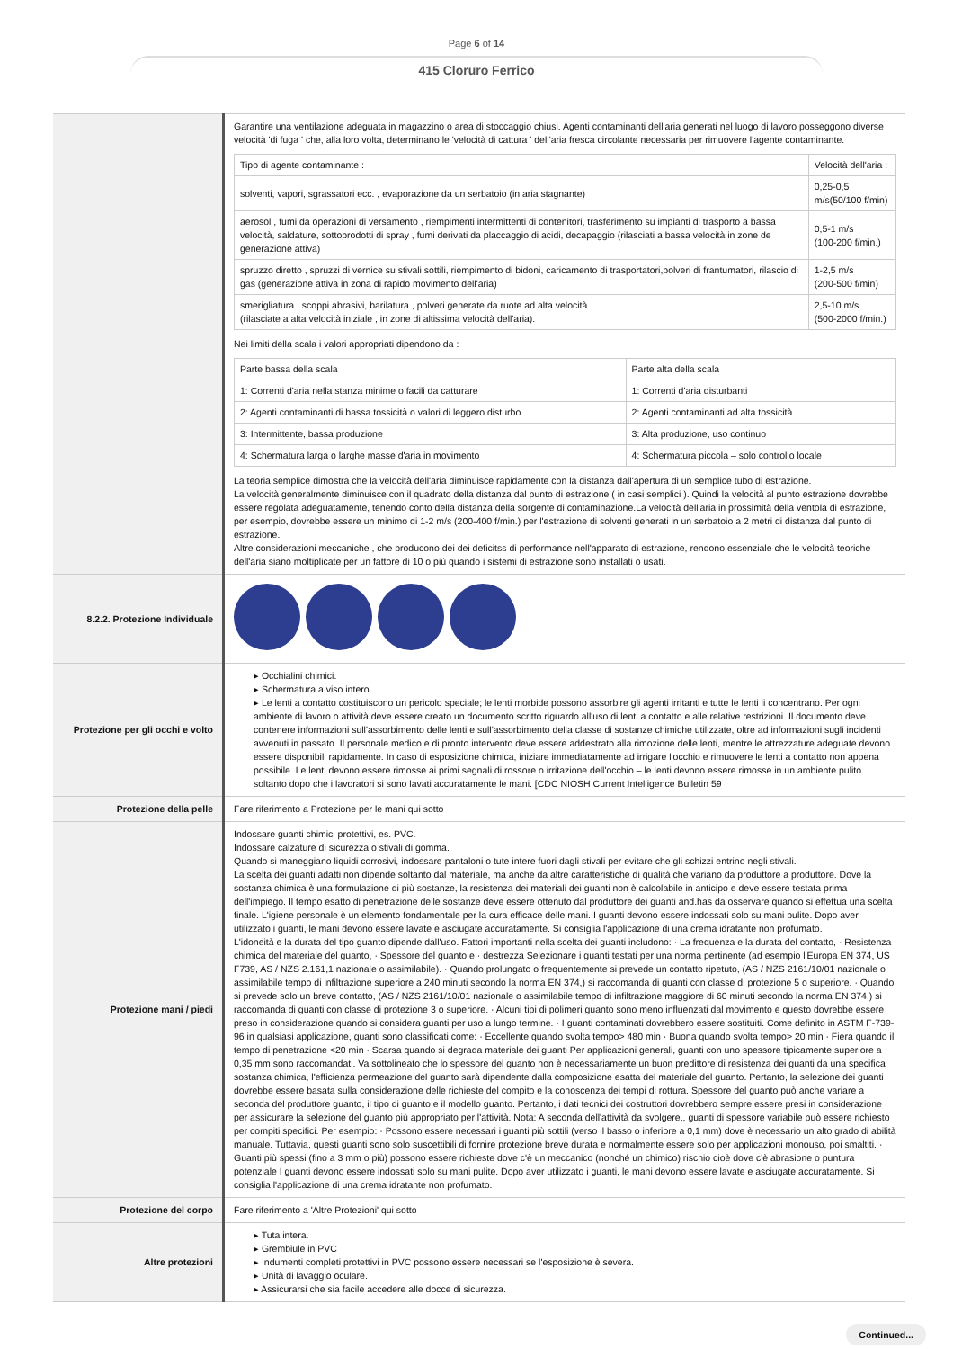Page 6 of 14
415 Cloruro Ferrico
| | Garantire una ventilazione adeguata in magazzino o area di stoccaggio chiusi. Agenti contaminanti dell'aria generati nel luogo di lavoro posseggono diverse velocità 'di fuga ' che, alla loro volta, determinano le 'velocità di cattura ' dell'aria fresca circolante necessaria per rimuovere l'agente contaminante. / Tipo di agente contaminante : / Velocità dell'aria : / / solventi, vapori, sgrassatori ecc. , evaporazione da un serbatoio (in aria stagnante) / 0,25-0,5 m/s(50/100 f/min) / / aerosol , fumi da operazioni di versamento , riempimenti intermittenti di contenitori, trasferimento su impianti di trasporto a bassa velocità, saldature, sottoprodotti di spray , fumi derivati da placcaggio di acidi, decapaggio (rilasciati a bassa velocità in zone de generazione attiva) / 0,5-1 m/s (100-200 f/min.) / / spruzzo diretto , spruzzi di vernice su stivali sottili, riempimento di bidoni, caricamento di trasportatori,polveri di frantumatori, rilascio di gas (generazione attiva in zona di rapido movimento dell'aria) / 1-2,5 m/s (200-500 f/min) / / smerigliatura , scoppi abrasivi, barilatura , polveri generate da ruote ad alta velocità (rilasciate a alta velocità iniziale , in zone di altissima velocità dell'aria). / 2,5-10 m/s (500-2000 f/min.) / Nei limiti della scala i valori appropriati dipendono da : / Parte bassa della scala / Parte alta della scala / / 1: Correnti d'aria nella stanza minime o facili da catturare / 1: Correnti d'aria disturbanti / / 2: Agenti contaminanti di bassa tossicità o valori di leggero disturbo / 2: Agenti contaminanti ad alta tossicità / / 3: Intermittente, bassa produzione / 3: Alta produzione, uso continuo / / 4: Schermatura larga o larghe masse d'aria in movimento / 4: Schermatura piccola – solo controllo locale / La teoria semplice dimostra che la velocità dell'aria diminuisce rapidamente con la distanza dall'apertura di un semplice tubo di estrazione. La velocità generalmente diminuisce con il quadrato della distanza dal punto di estrazione ( in casi semplici ). Quindi la velocità al punto estrazione dovrebbe essere regolata adeguatamente, tenendo conto della distanza della sorgente di contaminazione.La velocità dell'aria in prossimità della ventola di estrazione, per esempio, dovrebbe essere un minimo di 1-2 m/s (200-400 f/min.) per l'estrazione di solventi generati in un serbatoio a 2 metri di distanza dal punto di estrazione. Altre considerazioni meccaniche , che producono dei dei deficitss di performance nell'apparato di estrazione, rendono essenziale che le velocità teoriche dell'aria siano moltiplicate per un fattore di 10 o più quando i sistemi di estrazione sono installati o usati. |
| 8.2.2. Protezione Individuale | |
| Protezione per gli occhi e volto | ▸ Occhialini chimici. ▸ Schermatura a viso intero. ▸ Le lenti a contatto costituiscono un pericolo speciale; le lenti morbide possono assorbire gli agenti irritanti e tutte le lenti li concentrano. Per ogni ambiente di lavoro o attività deve essere creato un documento scritto riguardo all'uso di lenti a contatto e alle relative restrizioni. Il documento deve contenere informazioni sull'assorbimento delle lenti e sull'assorbimento della classe di sostanze chimiche utilizzate, oltre ad informazioni sugli incidenti avvenuti in passato. Il personale medico e di pronto intervento deve essere addestrato alla rimozione delle lenti, mentre le attrezzature adeguate devono essere disponibili rapidamente. In caso di esposizione chimica, iniziare immediatamente ad irrigare l'occhio e rimuovere le lenti a contatto non appena possibile. Le lenti devono essere rimosse ai primi segnali di rossore o irritazione dell'occhio – le lenti devono essere rimosse in un ambiente pulito soltanto dopo che i lavoratori si sono lavati accuratamente le mani. [CDC NIOSH Current Intelligence Bulletin 59 |
| Protezione della pelle | Fare riferimento a Protezione per le mani qui sotto |
| Protezione mani / piedi | Indossare guanti chimici protettivi, es. PVC. Indossare calzature di sicurezza o stivali di gomma. Quando si maneggiano liquidi corrosivi, indossare pantaloni o tute intere fuori dagli stivali per evitare che gli schizzi entrino negli stivali. La scelta dei guanti adatti non dipende soltanto dal materiale, ma anche da altre caratteristiche di qualità che variano da produttore a produttore. Dove la sostanza chimica è una formulazione di più sostanze, la resistenza dei materiali dei guanti non è calcolabile in anticipo e deve essere testata prima dell'impiego. Il tempo esatto di penetrazione delle sostanze deve essere ottenuto dal produttore dei guanti and.has da osservare quando si effettua una scelta finale. L'igiene personale è un elemento fondamentale per la cura efficace delle mani. I guanti devono essere indossati solo su mani pulite. Dopo aver utilizzato i guanti, le mani devono essere lavate e asciugate accuratamente. Si consiglia l'applicazione di una crema idratante non profumato. L'idoneità e la durata del tipo guanto dipende dall'uso. Fattori importanti nella scelta dei guanti includono: · La frequenza e la durata del contatto, · Resistenza chimica del materiale del guanto, · Spessore del guanto e · destrezza Selezionare i guanti testati per una norma pertinente (ad esempio l'Europa EN 374, US F739, AS / NZS 2.161,1 nazionale o assimilabile). · Quando prolungato o frequentemente si prevede un contatto ripetuto, (AS / NZS 2161/10/01 nazionale o assimilabile tempo di infiltrazione superiore a 240 minuti secondo la norma EN 374,) si raccomanda di guanti con classe di protezione 5 o superiore. · Quando si prevede solo un breve contatto, (AS / NZS 2161/10/01 nazionale o assimilabile tempo di infiltrazione maggiore di 60 minuti secondo la norma EN 374,) si raccomanda di guanti con classe di protezione 3 o superiore. · Alcuni tipi di polimeri guanto sono meno influenzati dal movimento e questo dovrebbe essere preso in considerazione quando si considera guanti per uso a lungo termine. · I guanti contaminati dovrebbero essere sostituiti. Come definito in ASTM F-739-96 in qualsiasi applicazione, guanti sono classificati come: · Eccellente quando svolta tempo> 480 min · Buona quando svolta tempo> 20 min · Fiera quando il tempo di penetrazione <20 min · Scarsa quando si degrada materiale dei guanti Per applicazioni generali, guanti con uno spessore tipicamente superiore a 0,35 mm sono raccomandati. Va sottolineato che lo spessore del guanto non è necessariamente un buon predittore di resistenza dei guanti da una specifica sostanza chimica, l'efficienza permeazione del guanto sarà dipendente dalla composizione esatta del materiale del guanto. Pertanto, la selezione dei guanti dovrebbe essere basata sulla considerazione delle richieste del compito e la conoscenza dei tempi di rottura. Spessore del guanto può anche variare a seconda del produttore guanto, il tipo di guanto e il modello guanto. Pertanto, i dati tecnici dei costruttori dovrebbero sempre essere presi in considerazione per assicurare la selezione del guanto più appropriato per l'attività. Nota: A seconda dell'attività da svolgere,, guanti di spessore variabile può essere richiesto per compiti specifici. Per esempio: · Possono essere necessari i guanti più sottili (verso il basso o inferiore a 0,1 mm) dove è necessario un alto grado di abilità manuale. Tuttavia, questi guanti sono solo suscettibili di fornire protezione breve durata e normalmente essere solo per applicazioni monouso, poi smaltiti. · Guanti più spessi (fino a 3 mm o più) possono essere richieste dove c'è un meccanico (nonché un chimico) rischio cioè dove c'è abrasione o puntura potenziale I guanti devono essere indossati solo su mani pulite. Dopo aver utilizzato i guanti, le mani devono essere lavate e asciugate accuratamente. Si consiglia l'applicazione di una crema idratante non profumato. |
| Protezione del corpo | Fare riferimento a 'Altre Protezioni' qui sotto |
| Altre protezioni | ▸ Tuta intera. ▸ Grembiule in PVC ▸ Indumenti completi protettivi in PVC possono essere necessari se l'esposizione è severa. ▸ Unità di lavaggio oculare. ▸ Assicurarsi che sia facile accedere alle docce di sicurezza. |
Continued...